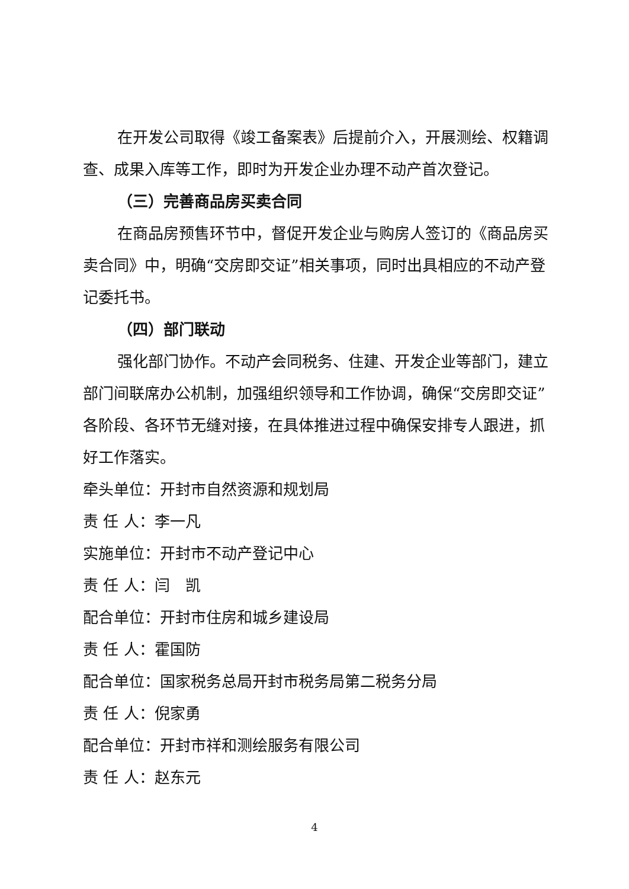在开发公司取得《竣工备案表》后提前介入，开展测绘、权籍调查、成果入库等工作，即时为开发企业办理不动产首次登记。
（三）完善商品房买卖合同
在商品房预售环节中，督促开发企业与购房人签订的《商品房买卖合同》中，明确“交房即交证”相关事项，同时出具相应的不动产登记委托书。
（四）部门联动
强化部门协作。不动产会同税务、住建、开发企业等部门，建立部门间联席办公机制，加强组织领导和工作协调，确保“交房即交证”各阶段、各环节无缝对接，在具体推进过程中确保安排专人跟进，抓好工作落实。
牵头单位：开封市自然资源和规划局
责 任 人：李一凡
实施单位：开封市不动产登记中心
责 任 人：闫　凯
配合单位：开封市住房和城乡建设局
责 任 人：霍国防
配合单位：国家税务总局开封市税务局第二税务分局
责 任 人：倪家勇
配合单位：开封市祥和测绘服务有限公司
责 任 人：赵东元
4